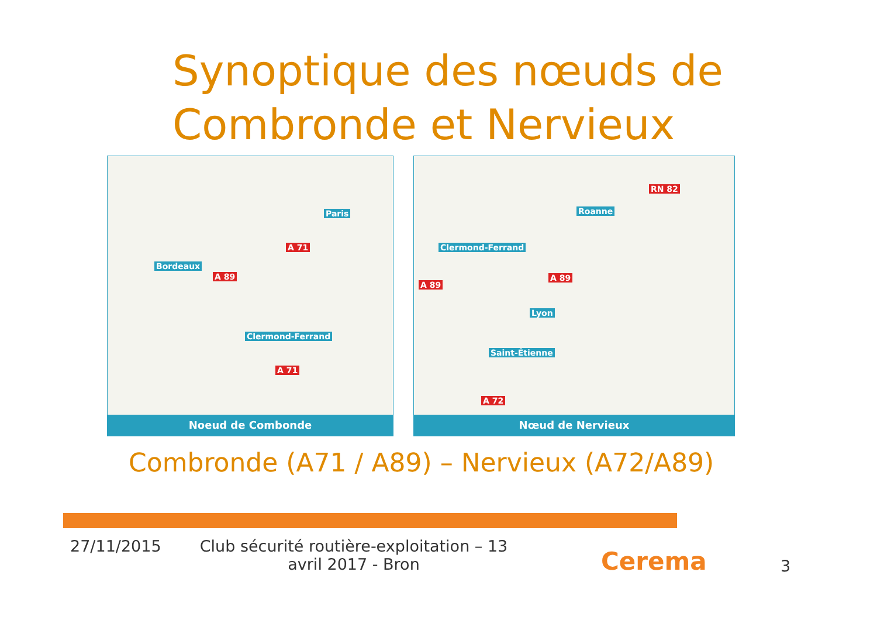Synoptique des nœuds de
Combronde et Nervieux
A 71
A 89
A 71
Bordeaux
Paris
Clermond-Ferrand
Noeud de Combonde
RN 82
A 89
A 89
A 72
Roanne
Clermond-Ferrand
Lyon
Saint-Étienne
Nœud de Nervieux
Combronde (A71 / A89) – Nervieux (A72/A89)
27/11/2015
Club sécurité routière-exploitation – 13 avril 2017 - Bron
Cerema 3